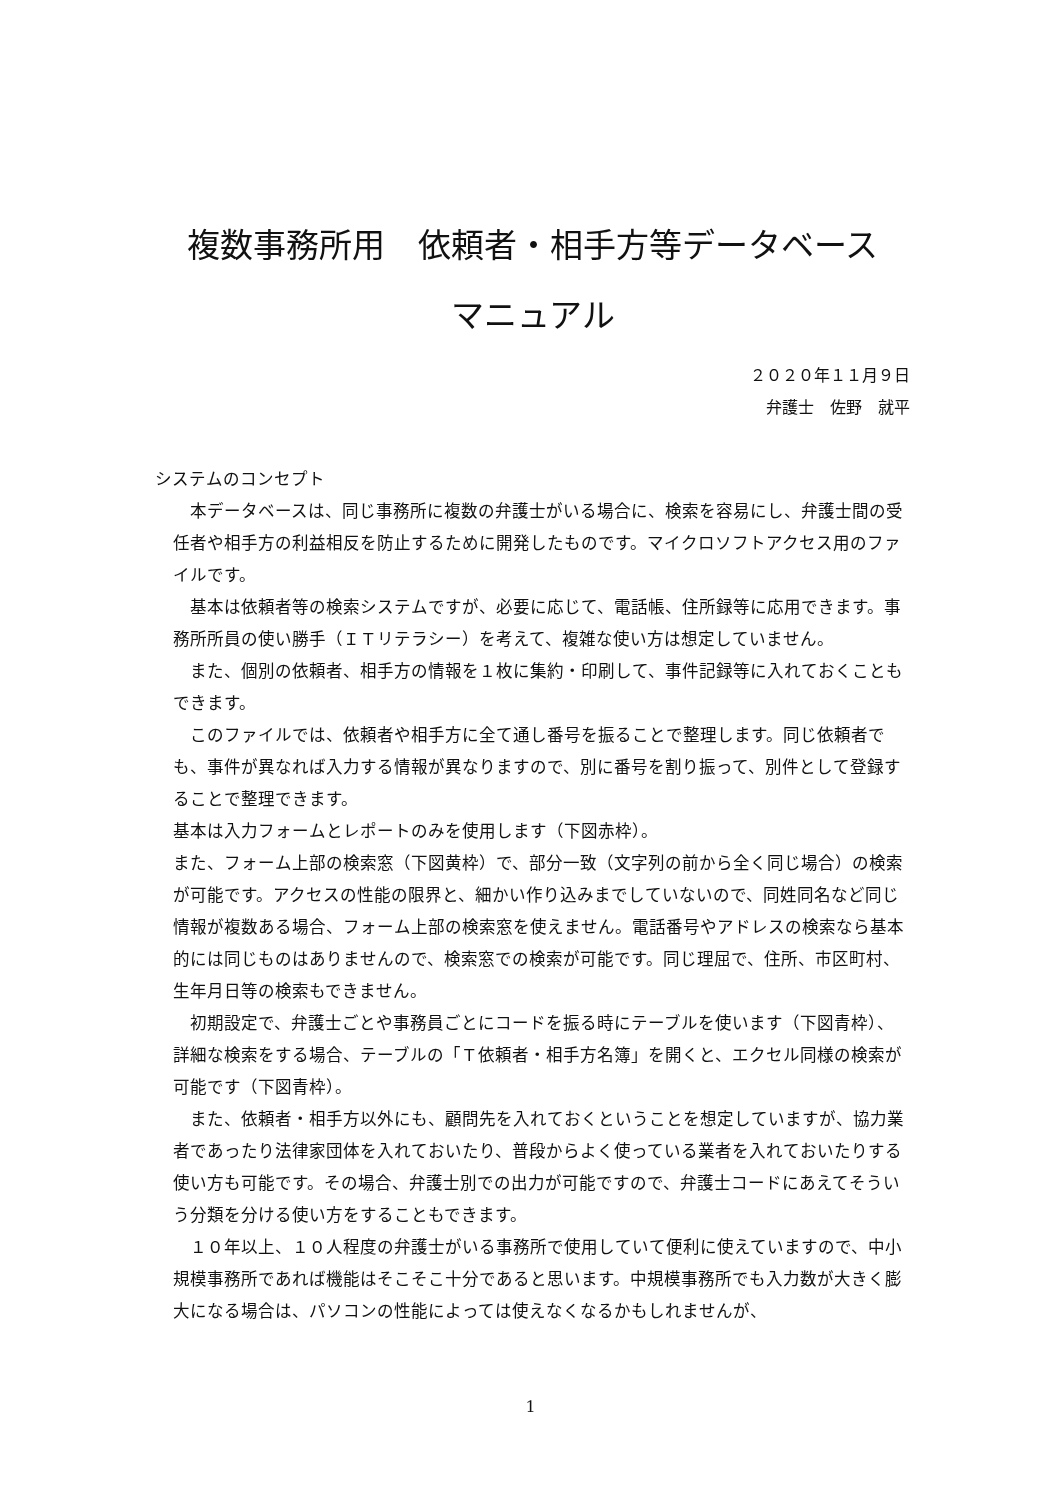複数事務所用　依頼者・相手方等データベース
マニュアル
２０２０年１１月９日
弁護士　佐野　就平
システムのコンセプト
本データベースは、同じ事務所に複数の弁護士がいる場合に、検索を容易にし、弁護士間の受任者や相手方の利益相反を防止するために開発したものです。マイクロソフトアクセス用のファイルです。
基本は依頼者等の検索システムですが、必要に応じて、電話帳、住所録等に応用できます。事務所所員の使い勝手（ＩＴリテラシー）を考えて、複雑な使い方は想定していません。
また、個別の依頼者、相手方の情報を１枚に集約・印刷して、事件記録等に入れておくこともできます。
このファイルでは、依頼者や相手方に全て通し番号を振ることで整理します。同じ依頼者でも、事件が異なれば入力する情報が異なりますので、別に番号を割り振って、別件として登録することで整理できます。
基本は入力フォームとレポートのみを使用します（下図赤枠）。
また、フォーム上部の検索窓（下図黄枠）で、部分一致（文字列の前から全く同じ場合）の検索が可能です。アクセスの性能の限界と、細かい作り込みまでしていないので、同姓同名など同じ情報が複数ある場合、フォーム上部の検索窓を使えません。電話番号やアドレスの検索なら基本的には同じものはありませんので、検索窓での検索が可能です。同じ理屈で、住所、市区町村、生年月日等の検索もできません。
初期設定で、弁護士ごとや事務員ごとにコードを振る時にテーブルを使います（下図青枠）、詳細な検索をする場合、テーブルの「Ｔ依頼者・相手方名簿」を開くと、エクセル同様の検索が可能です（下図青枠）。
また、依頼者・相手方以外にも、顧問先を入れておくということを想定していますが、協力業者であったり法律家団体を入れておいたり、普段からよく使っている業者を入れておいたりする使い方も可能です。その場合、弁護士別での出力が可能ですので、弁護士コードにあえてそういう分類を分ける使い方をすることもできます。
１０年以上、１０人程度の弁護士がいる事務所で使用していて便利に使えていますので、中小規模事務所であれば機能はそこそこ十分であると思います。中規模事務所でも入力数が大きく膨大になる場合は、パソコンの性能によっては使えなくなるかもしれませんが、
1